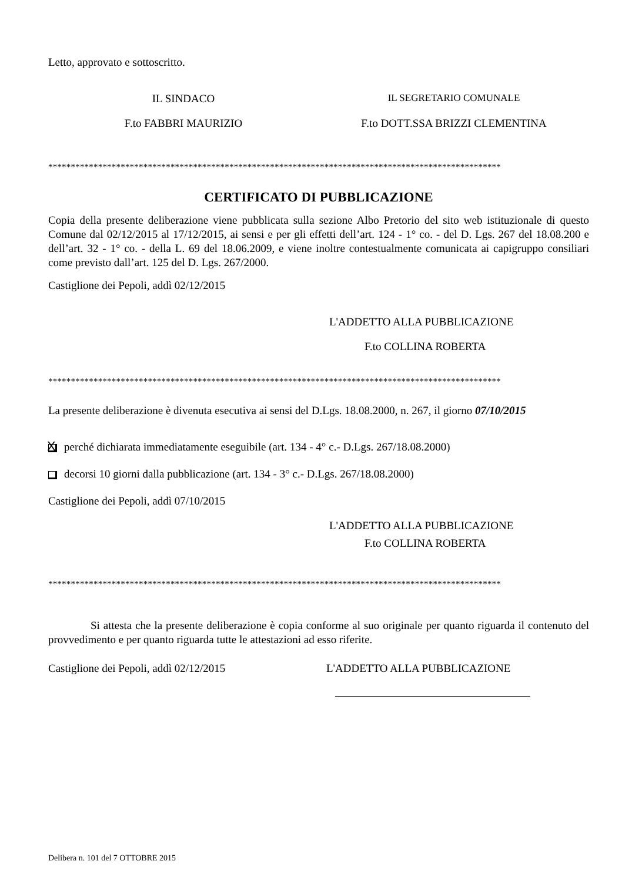Letto, approvato e sottoscritto.
IL SINDACO IL SEGRETARIO COMUNALE
F.to FABBRI MAURIZIO F.to DOTT.SSA BRIZZI CLEMENTINA
****************************************************************************************************
CERTIFICATO DI PUBBLICAZIONE
Copia della presente deliberazione viene pubblicata sulla sezione Albo Pretorio del sito web istituzionale di questo Comune dal 02/12/2015 al 17/12/2015, ai sensi e per gli effetti dell’art. 124 - 1° co. - del D. Lgs. 267 del 18.08.200 e dell’art. 32 - 1° co. - della L. 69 del 18.06.2009, e viene inoltre contestualmente comunicata ai capigruppo consiliari come previsto dall’art. 125 del D. Lgs. 267/2000.
Castiglione dei Pepoli, addì 02/12/2015
L'ADDETTO ALLA PUBBLICAZIONE
F.to COLLINA ROBERTA
****************************************************************************************************
La presente deliberazione è divenuta esecutiva ai sensi del D.Lgs. 18.08.2000, n. 267, il giorno 07/10/2015
Xperché dichiarata immediatamente eseguibile (art. 134 - 4° c.- D.Lgs. 267/18.08.2000)
decorsi 10 giorni dalla pubblicazione (art. 134 - 3° c.- D.Lgs. 267/18.08.2000)
Castiglione dei Pepoli, addì 07/10/2015
L'ADDETTO ALLA PUBBLICAZIONE
F.to COLLINA ROBERTA
****************************************************************************************************
Si attesta che la presente deliberazione è copia conforme al suo originale per quanto riguarda il contenuto del provvedimento e per quanto riguarda tutte le attestazioni ad esso riferite.
Castiglione dei Pepoli, addì 02/12/2015 L'ADDETTO ALLA PUBBLICAZIONE
Delibera n. 101 del 7 OTTOBRE 2015